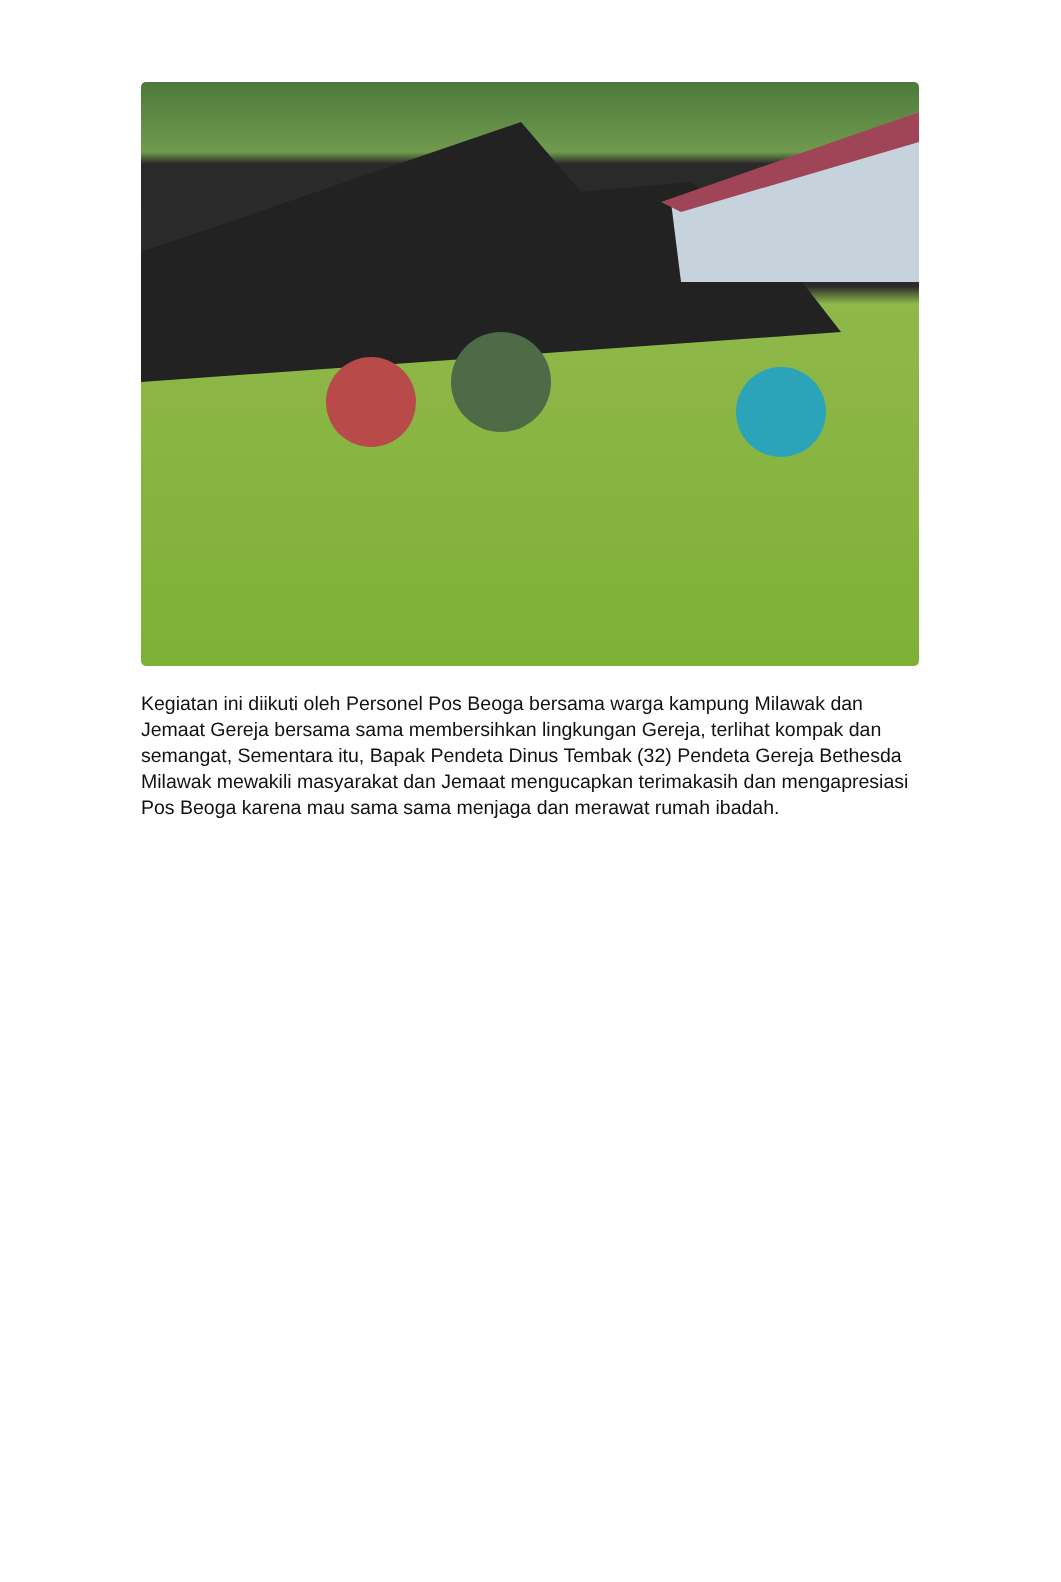Kegiatan ini diikuti oleh Personel Pos Beoga bersama warga kampung Milawak dan Jemaat Gereja bersama sama membersihkan lingkungan Gereja, terlihat kompak dan semangat, Sementara itu, Bapak Pendeta Dinus Tembak (32) Pendeta Gereja Bethesda Milawak mewakili masyarakat dan Jemaat mengucapkan terimakasih dan mengapresiasi Pos Beoga karena mau sama sama menjaga dan merawat rumah ibadah.